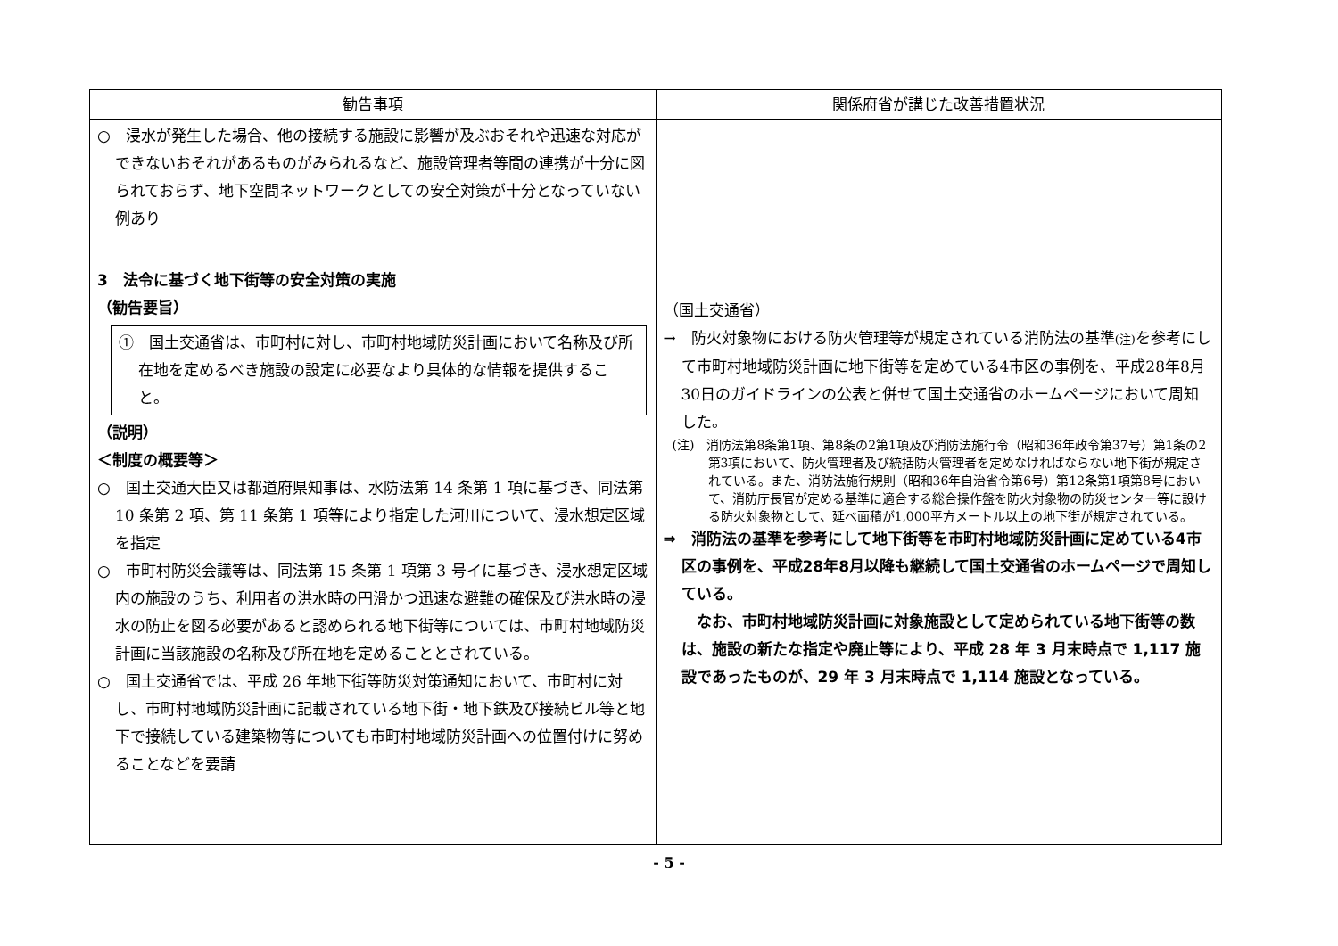| 勧告事項 | 関係府省が講じた改善措置状況 |
| --- | --- |
| ○ 浸水が発生した場合、他の接続する施設に影響が及ぶおそれや迅速な対応ができないおそれがあるものがみられるなど、施設管理者等間の連携が十分に図られておらず、地下空間ネットワークとしての安全対策が十分となっていない例あり 3 法令に基づく地下街等の安全対策の実施 （勧告要旨） ① 国土交通省は、市町村に対し、市町村地域防災計画において名称及び所在地を定めるべき施設の設定に必要なより具体的な情報を提供すること。 （説明） ＜制度の概要等＞ ○ 国土交通大臣又は都道府県知事は、水防法第 14 条第 1 項に基づき、同法第 10 条第 2 項、第 11 条第 1 項等により指定した河川について、浸水想定区域を指定 ○ 市町村防災会議等は、同法第 15 条第 1 項第 3 号イに基づき、浸水想定区域内の施設のうち、利用者の洪水時の円滑かつ迅速な避難の確保及び洪水時の浸水の防止を図る必要があると認められる地下街等については、市町村地域防災計画に当該施設の名称及び所在地を定めることとされている。 ○ 国土交通省では、平成 26 年地下街等防災対策通知において、市町村に対し、市町村地域防災計画に記載されている地下街・地下鉄及び接続ビル等と地下で接続している建築物等についても市町村地域防災計画への位置付けに努めることなどを要請 | （国土交通省） → 防火対象物における防火管理等が規定されている消防法の基準 (注) を参考にして市町村地域防災計画に地下街等を定めている4市区の事例を、平成28年8月30日のガイドラインの公表と併せて国土交通省のホームページにおいて周知した。 (注) 消防法第8条第1項、第8条の2第1項及び消防法施行令（昭和36年政令第37号）第1条の2第3項において、防火管理者及び統括防火管理者を定めなければならない地下街が規定されている。また、消防法施行規則（昭和36年自治省令第6号）第12条第1項第8号において、消防庁長官が定める基準に適合する総合操作盤を防火対象物の防災センター等に設ける防火対象物として、延べ面積が1,000平方メートル以上の地下街が規定されている。 ⇒ 消防法の基準を参考にして地下街等を市町村地域防災計画に定めている4市区の事例を、平成28年8月以降も継続して国土交通省のホームページで周知している。 なお、市町村地域防災計画に対象施設として定められている地下街等の数は、施設の新たな指定や廃止等により、平成 28 年 3 月末時点で 1,117 施設であったものが、29 年 3 月末時点で 1,114 施設となっている。 |
- 5 -